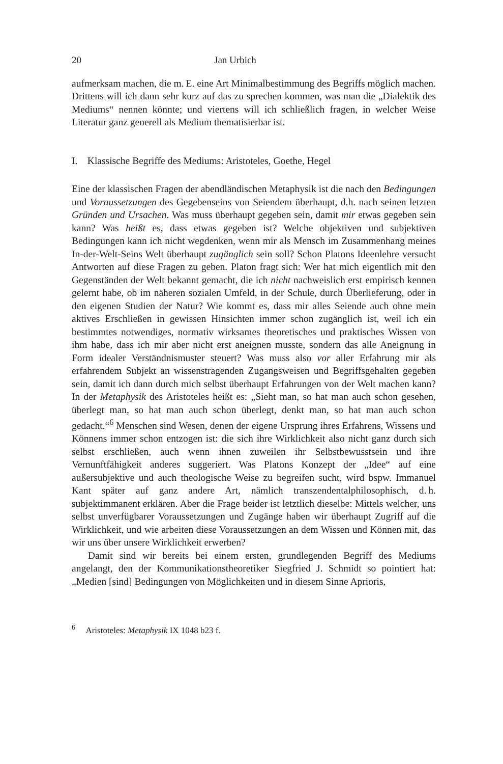20 Jan Urbich
aufmerksam machen, die m. E. eine Art Minimalbestimmung des Begriffs möglich machen. Drittens will ich dann sehr kurz auf das zu sprechen kommen, was man die „Dialektik des Mediums“ nennen könnte; und viertens will ich schließlich fragen, in welcher Weise Literatur ganz generell als Medium thematisierbar ist.
I. Klassische Begriffe des Mediums: Aristoteles, Goethe, Hegel
Eine der klassischen Fragen der abendländischen Metaphysik ist die nach den Bedingungen und Voraussetzungen des Gegebenseins von Seiendem überhaupt, d.h. nach seinen letzten Gründen und Ursachen. Was muss überhaupt gegeben sein, damit mir etwas gegeben sein kann? Was heißt es, dass etwas gegeben ist? Welche objektiven und subjektiven Bedingungen kann ich nicht wegdenken, wenn mir als Mensch im Zusammenhang meines In-der-Welt-Seins Welt überhaupt zugänglich sein soll? Schon Platons Ideenlehre versucht Antworten auf diese Fragen zu geben. Platon fragt sich: Wer hat mich eigentlich mit den Gegenständen der Welt bekannt gemacht, die ich nicht nachweislich erst empirisch kennen gelernt habe, ob im näheren sozialen Umfeld, in der Schule, durch Überlieferung, oder in den eigenen Studien der Natur? Wie kommt es, dass mir alles Seiende auch ohne mein aktives Erschließen in gewissen Hinsichten immer schon zugänglich ist, weil ich ein bestimmtes notwendiges, normativ wirksames theoretisches und praktisches Wissen von ihm habe, dass ich mir aber nicht erst aneignen musste, sondern das alle Aneignung in Form idealer Verständnismuster steuert? Was muss also vor aller Erfahrung mir als erfahrendem Subjekt an wissenstragenden Zugangsweisen und Begriffsgehalten gegeben sein, damit ich dann durch mich selbst überhaupt Erfahrungen von der Welt machen kann? In der Metaphysik des Aristoteles heißt es: „Sieht man, so hat man auch schon gesehen, überlegt man, so hat man auch schon überlegt, denkt man, so hat man auch schon gedacht.“<sup>6</sup> Menschen sind Wesen, denen der eigene Ursprung ihres Erfahrens, Wissens und Könnens immer schon entzogen ist: die sich ihre Wirklichkeit also nicht ganz durch sich selbst erschließen, auch wenn ihnen zuweilen ihr Selbstbewusstsein und ihre Vernunftfähigkeit anderes suggeriert. Was Platons Konzept der „Idee“ auf eine außersubjektive und auch theologische Weise zu begreifen sucht, wird bspw. Immanuel Kant später auf ganz andere Art, nämlich transzendentalphilosophisch, d. h. subjektimmanent erklären. Aber die Frage beider ist letztlich dieselbe: Mittels welcher, uns selbst unverfügbarer Voraussetzungen und Zugänge haben wir überhaupt Zugriff auf die Wirklichkeit, und wie arbeiten diese Voraussetzungen an dem Wissen und Können mit, das wir uns über unsere Wirklichkeit erwerben?
Damit sind wir bereits bei einem ersten, grundlegenden Begriff des Mediums angelangt, den der Kommunikationstheoretiker Siegfried J. Schmidt so pointiert hat: „Medien [sind] Bedingungen von Möglichkeiten und in diesem Sinne Aprioris,
<sup>6</sup> Aristoteles: Metaphysik IX 1048 b23 f.